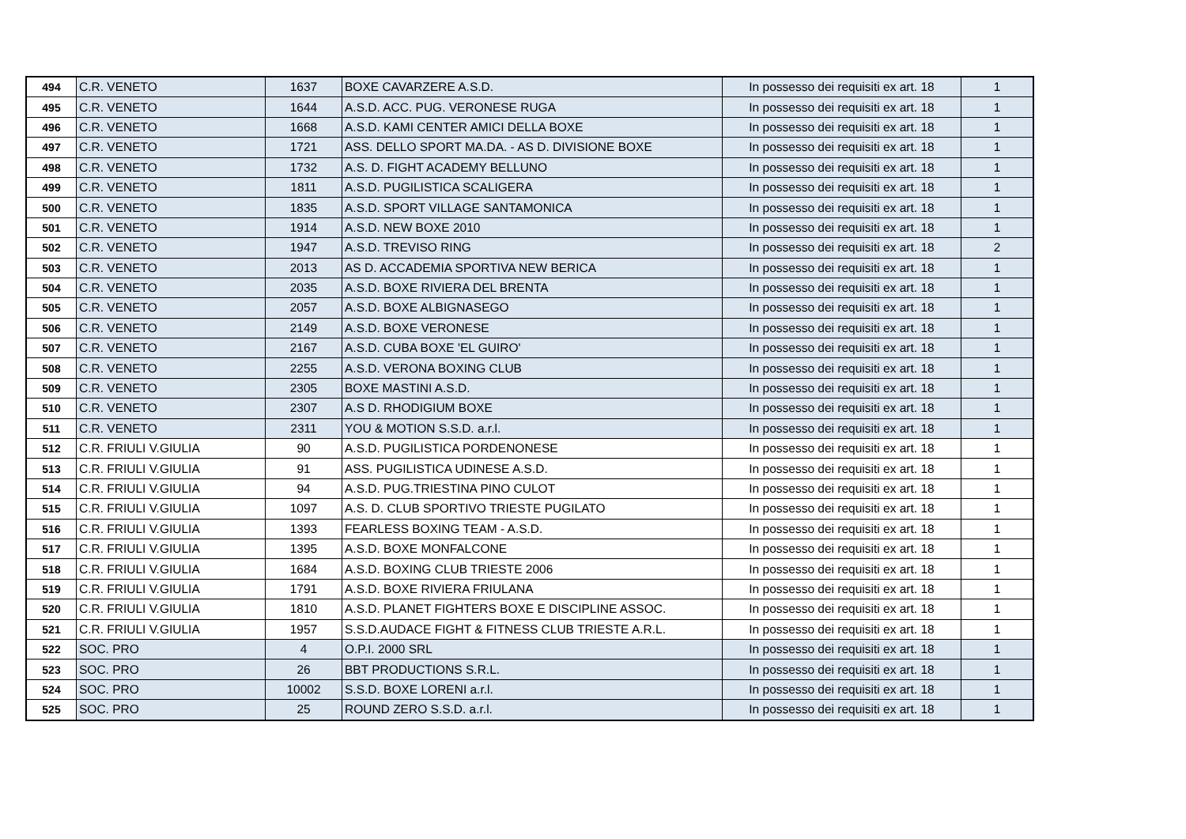| 494 | C.R. VENETO | 1637 | BOXE CAVARZERE A.S.D. | In possesso dei requisiti ex art. 18 | 1 |
| 495 | C.R. VENETO | 1644 | A.S.D. ACC. PUG. VERONESE RUGA | In possesso dei requisiti ex art. 18 | 1 |
| 496 | C.R. VENETO | 1668 | A.S.D. KAMI CENTER AMICI DELLA BOXE | In possesso dei requisiti ex art. 18 | 1 |
| 497 | C.R. VENETO | 1721 | ASS. DELLO SPORT MA.DA. - AS D. DIVISIONE BOXE | In possesso dei requisiti ex art. 18 | 1 |
| 498 | C.R. VENETO | 1732 | A.S. D. FIGHT ACADEMY BELLUNO | In possesso dei requisiti ex art. 18 | 1 |
| 499 | C.R. VENETO | 1811 | A.S.D. PUGILISTICA SCALIGERA | In possesso dei requisiti ex art. 18 | 1 |
| 500 | C.R. VENETO | 1835 | A.S.D. SPORT VILLAGE SANTAMONICA | In possesso dei requisiti ex art. 18 | 1 |
| 501 | C.R. VENETO | 1914 | A.S.D. NEW BOXE 2010 | In possesso dei requisiti ex art. 18 | 1 |
| 502 | C.R. VENETO | 1947 | A.S.D. TREVISO RING | In possesso dei requisiti ex art. 18 | 2 |
| 503 | C.R. VENETO | 2013 | AS D. ACCADEMIA SPORTIVA NEW BERICA | In possesso dei requisiti ex art. 18 | 1 |
| 504 | C.R. VENETO | 2035 | A.S.D. BOXE RIVIERA DEL BRENTA | In possesso dei requisiti ex art. 18 | 1 |
| 505 | C.R. VENETO | 2057 | A.S.D. BOXE ALBIGNASEGO | In possesso dei requisiti ex art. 18 | 1 |
| 506 | C.R. VENETO | 2149 | A.S.D. BOXE VERONESE | In possesso dei requisiti ex art. 18 | 1 |
| 507 | C.R. VENETO | 2167 | A.S.D. CUBA BOXE 'EL GUIRO' | In possesso dei requisiti ex art. 18 | 1 |
| 508 | C.R. VENETO | 2255 | A.S.D. VERONA BOXING CLUB | In possesso dei requisiti ex art. 18 | 1 |
| 509 | C.R. VENETO | 2305 | BOXE MASTINI A.S.D. | In possesso dei requisiti ex art. 18 | 1 |
| 510 | C.R. VENETO | 2307 | A.S D. RHODIGIUM BOXE | In possesso dei requisiti ex art. 18 | 1 |
| 511 | C.R. VENETO | 2311 | YOU & MOTION S.S.D. a.r.l. | In possesso dei requisiti ex art. 18 | 1 |
| 512 | C.R. FRIULI V.GIULIA | 90 | A.S.D. PUGILISTICA PORDENONESE | In possesso dei requisiti ex art. 18 | 1 |
| 513 | C.R. FRIULI V.GIULIA | 91 | ASS. PUGILISTICA UDINESE A.S.D. | In possesso dei requisiti ex art. 18 | 1 |
| 514 | C.R. FRIULI V.GIULIA | 94 | A.S.D. PUG.TRIESTINA PINO CULOT | In possesso dei requisiti ex art. 18 | 1 |
| 515 | C.R. FRIULI V.GIULIA | 1097 | A.S. D. CLUB SPORTIVO TRIESTE PUGILATO | In possesso dei requisiti ex art. 18 | 1 |
| 516 | C.R. FRIULI V.GIULIA | 1393 | FEARLESS BOXING TEAM - A.S.D. | In possesso dei requisiti ex art. 18 | 1 |
| 517 | C.R. FRIULI V.GIULIA | 1395 | A.S.D. BOXE MONFALCONE | In possesso dei requisiti ex art. 18 | 1 |
| 518 | C.R. FRIULI V.GIULIA | 1684 | A.S.D. BOXING CLUB TRIESTE 2006 | In possesso dei requisiti ex art. 18 | 1 |
| 519 | C.R. FRIULI V.GIULIA | 1791 | A.S.D. BOXE RIVIERA FRIULANA | In possesso dei requisiti ex art. 18 | 1 |
| 520 | C.R. FRIULI V.GIULIA | 1810 | A.S.D. PLANET FIGHTERS BOXE E DISCIPLINE ASSOC. | In possesso dei requisiti ex art. 18 | 1 |
| 521 | C.R. FRIULI V.GIULIA | 1957 | S.S.D.AUDACE FIGHT & FITNESS CLUB TRIESTE A.R.L. | In possesso dei requisiti ex art. 18 | 1 |
| 522 | SOC. PRO | 4 | O.P.I. 2000 SRL | In possesso dei requisiti ex art. 18 | 1 |
| 523 | SOC. PRO | 26 | BBT PRODUCTIONS S.R.L. | In possesso dei requisiti ex art. 18 | 1 |
| 524 | SOC. PRO | 10002 | S.S.D. BOXE LORENI a.r.l. | In possesso dei requisiti ex art. 18 | 1 |
| 525 | SOC. PRO | 25 | ROUND ZERO S.S.D. a.r.l. | In possesso dei requisiti ex art. 18 | 1 |